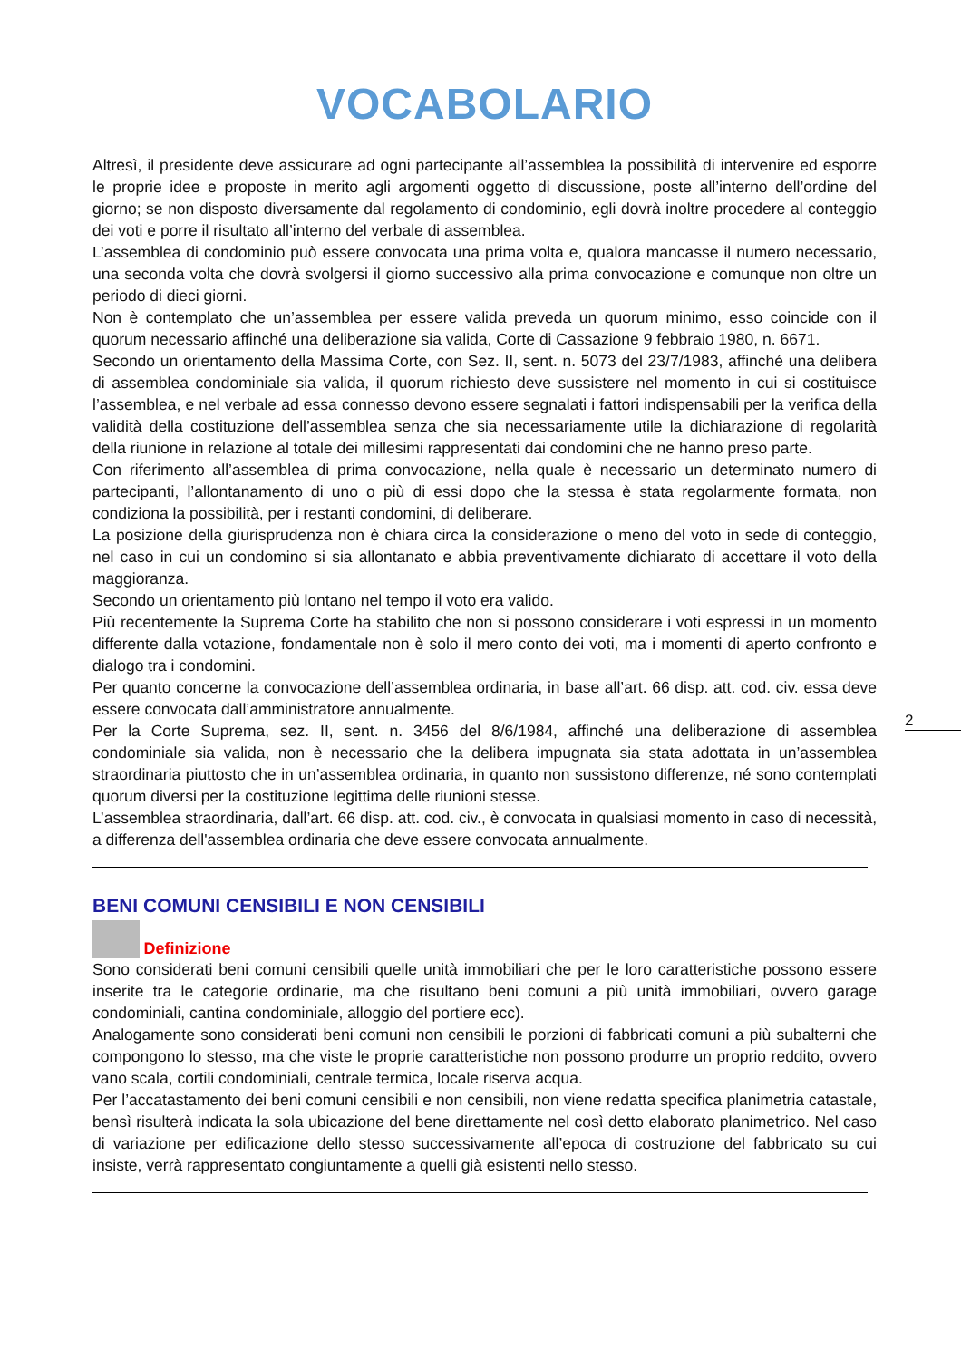VOCABOLARIO
Altresì, il presidente deve assicurare ad ogni partecipante all’assemblea la possibilità di intervenire ed esporre le proprie idee e proposte in merito agli argomenti oggetto di discussione, poste all’interno dell’ordine del giorno; se non disposto diversamente dal regolamento di condominio, egli dovrà inoltre procedere al conteggio dei voti e porre il risultato all’interno del verbale di assemblea.
L’assemblea di condominio può essere convocata una prima volta e, qualora mancasse il numero necessario, una seconda volta che dovrà svolgersi il giorno successivo alla prima convocazione e comunque non oltre un periodo di dieci giorni.
Non è contemplato che un’assemblea per essere valida preveda un quorum minimo, esso coincide con il quorum necessario affinché una deliberazione sia valida, Corte di Cassazione 9 febbraio 1980, n. 6671.
Secondo un orientamento della Massima Corte, con Sez. II, sent. n. 5073 del 23/7/1983, affinché una delibera di assemblea condominiale sia valida, il quorum richiesto deve sussistere nel momento in cui si costituisce l’assemblea, e nel verbale ad essa connesso devono essere segnalati i fattori indispensabili per la verifica della validità della costituzione dell’assemblea senza che sia necessariamente utile la dichiarazione di regolarità della riunione in relazione al totale dei millesimi rappresentati dai condomini che ne hanno preso parte.
Con riferimento all’assemblea di prima convocazione, nella quale è necessario un determinato numero di partecipanti, l’allontanamento di uno o più di essi dopo che la stessa è stata regolarmente formata, non condiziona la possibilità, per i restanti condomini, di deliberare.
La posizione della giurisprudenza non è chiara circa la considerazione o meno del voto in sede di conteggio, nel caso in cui un condomino si sia allontanato e abbia preventivamente dichiarato di accettare il voto della maggioranza.
Secondo un orientamento più lontano nel tempo il voto era valido.
Più recentemente la Suprema Corte ha stabilito che non si possono considerare i voti espressi in un momento differente dalla votazione, fondamentale non è solo il mero conto dei voti, ma i momenti di aperto confronto e dialogo tra i condomini.
Per quanto concerne la convocazione dell’assemblea ordinaria, in base all’art. 66 disp. att. cod. civ. essa deve essere convocata dall’amministratore annualmente.
Per la Corte Suprema, sez. II, sent. n. 3456 del 8/6/1984, affinché una deliberazione di assemblea condominiale sia valida, non è necessario che la delibera impugnata sia stata adottata in un’assemblea straordinaria piuttosto che in un’assemblea ordinaria, in quanto non sussistono differenze, né sono contemplati quorum diversi per la costituzione legittima delle riunioni stesse.
L’assemblea straordinaria, dall’art. 66 disp. att. cod. civ., è convocata in qualsiasi momento in caso di necessità, a differenza dell'assemblea ordinaria che deve essere convocata annualmente.
BENI COMUNI CENSIBILI E NON CENSIBILI
Definizione
Sono considerati beni comuni censibili quelle unità immobiliari che per le loro caratteristiche possono essere inserite tra le categorie ordinarie, ma che risultano beni comuni a più unità immobiliari, ovvero garage condominiali, cantina condominiale, alloggio del portiere ecc).
Analogamente sono considerati beni comuni non censibili le porzioni di fabbricati comuni a più subalterni che compongono lo stesso, ma che viste le proprie caratteristiche non possono produrre un proprio reddito, ovvero vano scala, cortili condominiali, centrale termica, locale riserva acqua.
Per l’accatastamento dei beni comuni censibili e non censibili, non viene redatta specifica planimetria catastale, bensì risulterà indicata la sola ubicazione del bene direttamente nel così detto elaborato planimetrico. Nel caso di variazione per edificazione dello stesso successivamente all’epoca di costruzione del fabbricato su cui insiste, verrà rappresentato congiuntamente a quelli già esistenti nello stesso.
2